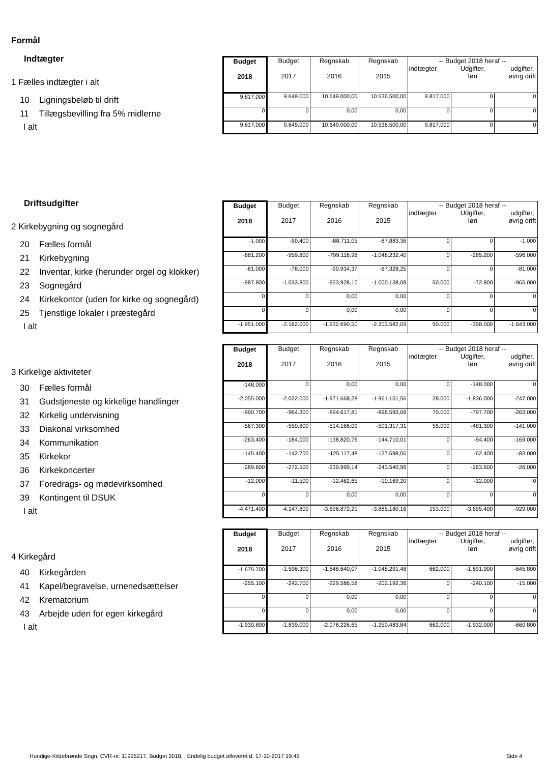Formål
| Indtægter 1 Fælles indtægter i alt | Budget 2018 | Budget 2017 | Regnskab 2016 | Regnskab 2015 | -- Budget 2018 heraf -- indtægter Udgifter, løn udgifter, øvrig drift | | |
| 10 Ligningsbeløb til drift | 9.817.000 | 9.649.000 | 10.649.000,00 | 10.536.500,00 | 9.817.000 | 0 | 0 |
| 11 Tillægsbevilling fra 5% midlerne | 0 | 0 | 0,00 | 0,00 | 0 | 0 | 0 |
| I alt | 9.817.000 | 9.649.000 | 10.649.000,00 | 10.536.500,00 | 9.817.000 | 0 | 0 |
| Driftsudgifter 2 Kirkebygning og sognegård | Budget 2018 | Budget 2017 | Regnskab 2016 | Regnskab 2015 | -- Budget 2018 heraf -- indtægter Udgifter, løn udgifter, øvrig drift | | |
| 20 Fælles formål | -1.000 | -90.400 | -88.711,05 | -87.883,36 | 0 | 0 | -1.000 |
| 21 Kirkebygning | -881.200 | -959.800 | -799.116,98 | -1.048.232,40 | 0 | -285.200 | -596.000 |
| 22 Inventar, kirke (herunder orgel og klokker) | -81.000 | -78.000 | -90.934,37 | -67.328,25 | 0 | 0 | -81.000 |
| 23 Sognegård | -987.800 | -1.033.800 | -953.928,10 | -1.000.138,08 | 50.000 | -72.800 | -965.000 |
| 24 Kirkekontor (uden for kirke og sognegård) | 0 | 0 | 0,00 | 0,00 | 0 | 0 | 0 |
| 25 Tjenstlige lokaler i præstegård | 0 | 0 | 0,00 | 0,00 | 0 | 0 | 0 |
| I alt | -1.951.000 | -2.162.000 | -1.932.690,50 | -2.203.582,09 | 50.000 | -358.000 | -1.643.000 |
| 3 Kirkelige aktiviteter | Budget 2018 | Budget 2017 | Regnskab 2016 | Regnskab 2015 | -- Budget 2018 heraf -- indtægter Udgifter, løn udgifter, øvrig drift | | |
| 30 Fælles formål | -148.000 | 0 | 0,00 | 0,00 | 0 | -148.000 | 0 |
| 31 Gudstjeneste og kirkelige handlinger | -2.055.000 | -2.022.000 | -1.971.668,28 | -1.961.151,56 | 28.000 | -1.836.000 | -247.000 |
| 32 Kirkelig undervisning | -990.700 | -964.300 | -894.617,81 | -896.593,06 | 70.000 | -797.700 | -263.000 |
| 33 Diakonal virksomhed | -567.300 | -550.800 | -514.186,09 | -501.317,31 | 55.000 | -481.300 | -141.000 |
| 34 Kommunikation | -263.400 | -184.000 | -138.820,76 | -144.710,01 | 0 | -94.400 | -169.000 |
| 35 Kirkekor | -145.400 | -142.700 | -125.117,48 | -127.698,06 | 0 | -62.400 | -83.000 |
| 36 Kirkekoncerter | -289.600 | -272.500 | -239.999,14 | -243.540,96 | 0 | -263.600 | -26.000 |
| 37 Foredrags- og mødevirksomhed | -12.000 | -11.500 | -12.462,65 | -10.169,20 | 0 | -12.000 | 0 |
| 39 Kontingent til DSUK | 0 | 0 | 0,00 | 0,00 | 0 | 0 | 0 |
| I alt | -4.471.400 | -4.147.800 | -3.896.872,21 | -3.885.180,16 | 153.000 | -3.695.400 | -929.000 |
| 4 Kirkegård | Budget 2018 | Budget 2017 | Regnskab 2016 | Regnskab 2015 | -- Budget 2018 heraf -- indtægter Udgifter, løn udgifter, øvrig drift | | |
| 40 Kirkegården | -1.675.700 | -1.596.300 | -1.848.640,07 | -1.048.291,48 | 662.000 | -1.691.900 | -645.800 |
| 41 Kapel/begravelse, urnenedsættelser | -255.100 | -242.700 | -229.586,58 | -202.192,36 | 0 | -240.100 | -15.000 |
| 42 Krematorium | 0 | 0 | 0,00 | 0,00 | 0 | 0 | 0 |
| 43 Arbejde uden for egen kirkegård | 0 | 0 | 0,00 | 0,00 | 0 | 0 | 0 |
| I alt | -1.930.800 | -1.839.000 | -2.078.226,65 | -1.250.483,84 | 662.000 | -1.932.000 | -660.800 |
Hundige-Kildebrønde Sogn, CVR-nr. 11995217, Budget 2018, , Endelig budget afleveret d. 17-10-2017 19:45
Side 4